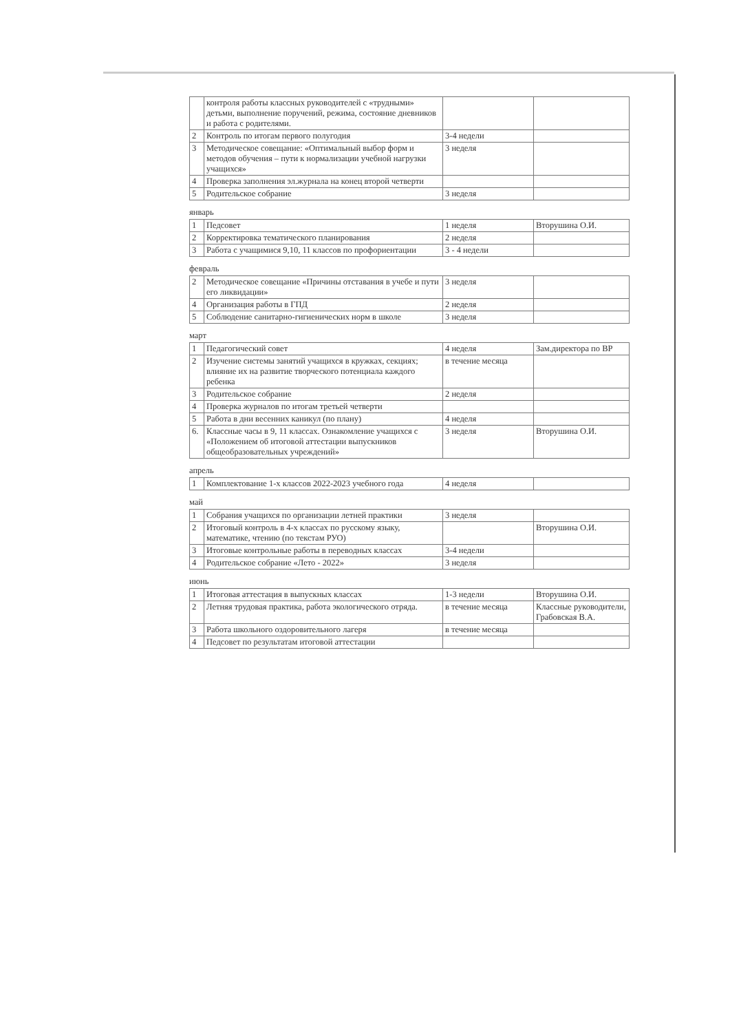| | контроля работы классных руководителей с «трудными» детьми, выполнение поручений, режима, состояние дневников и работа с родителями. | | |
| 2 | Контроль по итогам первого полугодия | 3-4 недели | |
| 3 | Методическое совещание: «Оптимальный выбор форм и методов обучения – пути к нормализации учебной нагрузки учащихся» | 3 неделя | |
| 4 | Проверка заполнения эл.журнала на конец второй четверти | | |
| 5 | Родительское собрание | 3 неделя | |
январь
| 1 | Педсовет | 1 неделя | Вторушина О.И. |
| 2 | Корректировка тематического планирования | 2 неделя | |
| 3 | Работа с учащимися 9,10, 11 классов по профориентации | 3 - 4 недели | |
февраль
| 2 | Методическое совещание «Причины отставания в учебе и пути его ликвидации» | 3 неделя | |
| 4 | Организация работы в ГПД | 2 неделя | |
| 5 | Соблюдение санитарно-гигиенических норм в школе | 3 неделя | |
март
| 1 | Педагогический совет | 4 неделя | Зам.директора по ВР |
| 2 | Изучение системы занятий учащихся в кружках, секциях; влияние их на развитие творческого потенциала каждого ребенка | в течение месяца | |
| 3 | Родительское собрание | 2 неделя | |
| 4 | Проверка журналов по итогам третьей четверти | | |
| 5 | Работа в дни весенних каникул (по плану) | 4 неделя | |
| 6. | Классные часы в 9, 11 классах. Ознакомление учащихся с «Положением об итоговой аттестации выпускников общеобразовательных учреждений» | 3 неделя | Вторушина О.И. |
апрель
| 1 | Комплектование 1-х классов 2022-2023 учебного года | 4 неделя | |
май
| 1 | Собрания учащихся по организации летней практики | 3 неделя | |
| 2 | Итоговый контроль в 4-х классах по русскому языку, математике, чтению (по текстам РУО) | | Вторушина О.И. |
| 3 | Итоговые контрольные работы в переводных классах | 3-4 недели | |
| 4 | Родительское собрание «Лето - 2022» | 3 неделя | |
июнь
| 1 | Итоговая аттестация в выпускных классах | 1-3 недели | Вторушина О.И. |
| 2 | Летняя трудовая практика, работа экологического отряда. | в течение месяца | Классные руководители, Грабовская В.А. |
| 3 | Работа школьного оздоровительного лагеря | в течение месяца | |
| 4 | Педсовет по результатам итоговой аттестации | | |